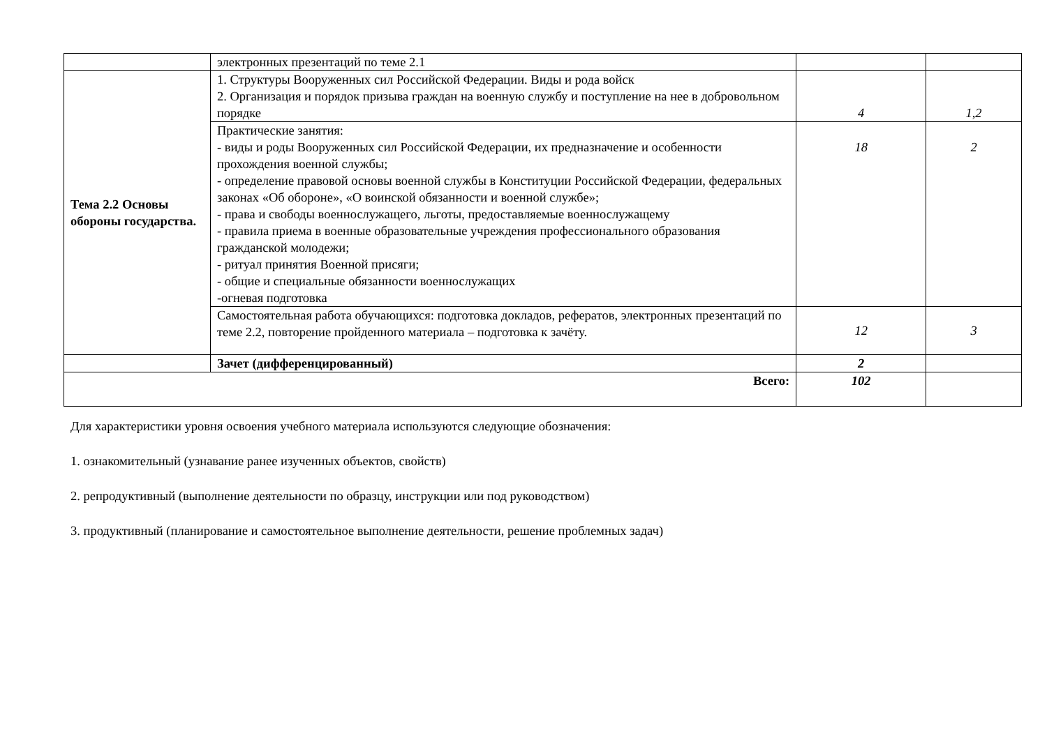| | электронных презентаций по теме 2.1 | | |
| Тема 2.2 Основы обороны государства. | 1. Структуры Вооруженных сил Российской Федерации. Виды и рода войск 2. Организация и порядок призыва граждан на военную службу и поступление на нее в добровольном порядке | 4 | 1,2 |
| | Практические занятия: - виды и роды Вооруженных сил Российской Федерации, их предназначение и особенности прохождения военной службы; - определение правовой основы военной службы в Конституции Российской Федерации, федеральных законах «Об обороне», «О воинской обязанности и военной службе»; - права и свободы военнослужащего, льготы, предоставляемые военнослужащему - правила приема в военные образовательные учреждения профессионального образования гражданской молодежи; - ритуал принятия Военной присяги; - общие и специальные обязанности военнослужащих -огневая подготовка | 18 | 2 |
| | Самостоятельная работа обучающихся: подготовка докладов, рефератов, электронных презентаций по теме 2.2, повторение пройденного материала – подготовка к зачёту. | 12 | 3 |
| | Зачет (дифференцированный) | 2 | |
| Всего: | | 102 | |
Для характеристики уровня освоения учебного материала используются следующие обозначения:
1. ознакомительный (узнавание ранее изученных объектов, свойств)
2. репродуктивный (выполнение деятельности по образцу, инструкции или под руководством)
3. продуктивный (планирование и самостоятельное выполнение деятельности, решение проблемных задач)